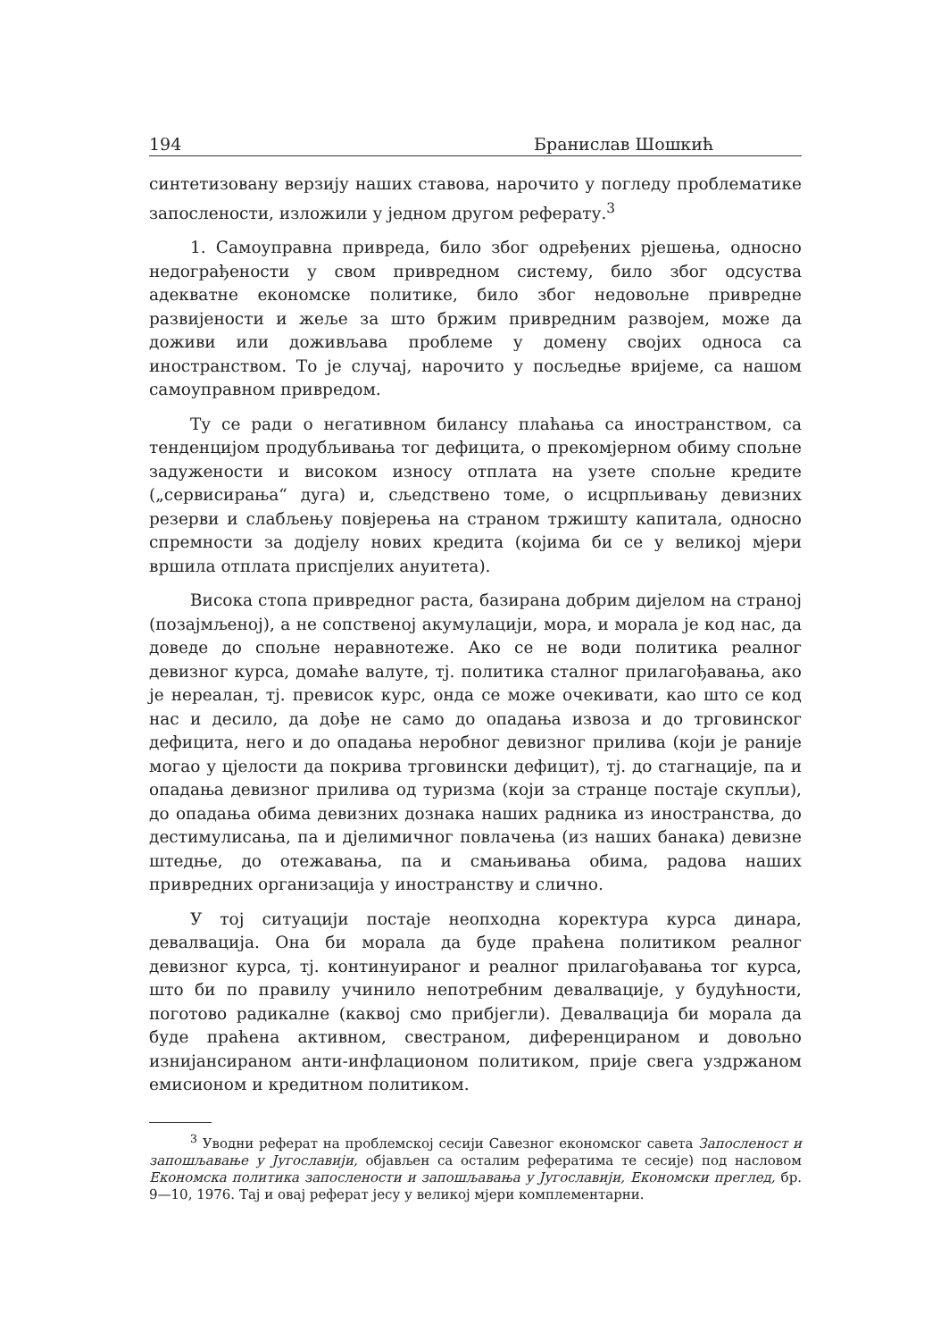194 Бранислав Шошкић
синтетизовану верзију наших ставова, нарочито у погледу проблематике запослености, изложили у једном другом реферату.<sup>3</sup>
1. Самоуправна привреда, било због одређених рјешења, односно недограђености у свом привредном систему, било због одсуства адекватне економске политике, било због недовољне привредне развијености и жеље за што бржим привредним развојем, може да доживи или доживљава проблеме у домену својих односа са иностранством. То је случај, нарочито у посљедње вријеме, са нашом самоуправном привредом.
Ту се ради о негативном билансу плаћања са иностранством, са тенденцијом продубљивања тог дефицита, о прекомјерном обиму спољне задужености и високом износу отплата на узете спољне кредите („сервисирања“ дуга) и, сљедствено томе, о исцрпљивању девизних резерви и слабљењу повјерења на страном тржишту капитала, односно спремности за додјелу нових кредита (којима би се у великој мјери вршила отплата приспјелих ануитета).
Висока стопа привредног раста, базирана добрим дијелом на страној (позајмљеној), а не сопственој акумулацији, мора, и морала је код нас, да доведе до спољне неравнотеже. Ако се не води политика реалног девизног курса, домаће валуте, тј. политика сталног прилагођавања, ако је нереалан, тј. превисок курс, онда се може очекивати, као што се код нас и десило, да дође не само до опадања извоза и до трговинског дефицита, него и до опадања неробног девизног прилива (који је раније могао у цјелости да покрива трговински дефицит), тј. до стагнације, па и опадања девизног прилива од туризма (који за странце постаје скупљи), до опадања обима девизних дознака наших радника из иностранства, до дестимулисања, па и дјелимичног повлачења (из наших банака) девизне штедње, до отежавања, па и смањивања обима, радова наших привредних организација у иностранству и слично.
У тој ситуацији постаје неопходна коректура курса динара, девалвација. Она би морала да буде праћена политиком реалног девизног курса, тј. континуираног и реалног прилагођавања тог курса, што би по правилу учинило непотребним девалвације, у будућности, поготово радикалне (каквој смо прибјегли). Девалвација би морала да буде праћена активном, свестраном, диференцираном и довољно изнијансираном анти-инфлационом политиком, прије свега уздржаном емисионом и кредитном политиком.
<sup>3</sup> Уводни реферат на проблемској сесији Савезног економског савета Запосленост и запошљавање у Југославији, објављен са осталим рефератима те сесије) под насловом Економска политика запослености и запошљавања у Југославији, Економски преглед, бр. 9—10, 1976. Тај и овај реферат јесу у великој мјери комплементарни.